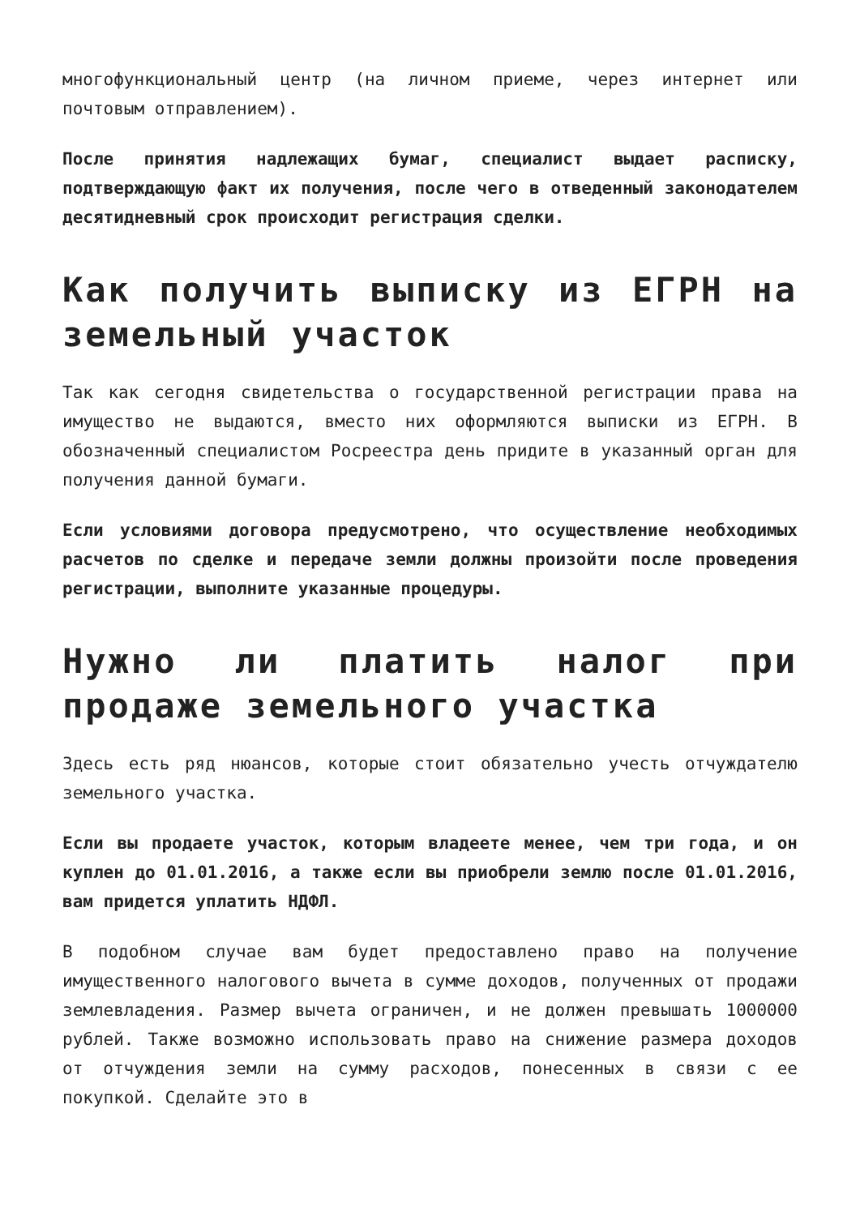многофункциональный центр (на личном приеме, через интернет или почтовым отправлением).
После принятия надлежащих бумаг, специалист выдает расписку, подтверждающую факт их получения, после чего в отведенный законодателем десятидневный срок происходит регистрация сделки.
Как получить выписку из ЕГРН на земельный участок
Так как сегодня свидетельства о государственной регистрации права на имущество не выдаются, вместо них оформляются выписки из ЕГРН. В обозначенный специалистом Росреестра день придите в указанный орган для получения данной бумаги.
Если условиями договора предусмотрено, что осуществление необходимых расчетов по сделке и передаче земли должны произойти после проведения регистрации, выполните указанные процедуры.
Нужно ли платить налог при продаже земельного участка
Здесь есть ряд нюансов, которые стоит обязательно учесть отчуждателю земельного участка.
Если вы продаете участок, которым владеете менее, чем три года, и он куплен до 01.01.2016, а также если вы приобрели землю после 01.01.2016, вам придется уплатить НДФЛ.
В подобном случае вам будет предоставлено право на получение имущественного налогового вычета в сумме доходов, полученных от продажи землевладения. Размер вычета ограничен, и не должен превышать 1000000 рублей. Также возможно использовать право на снижение размера доходов от отчуждения земли на сумму расходов, понесенных в связи с ее покупкой. Сделайте это в